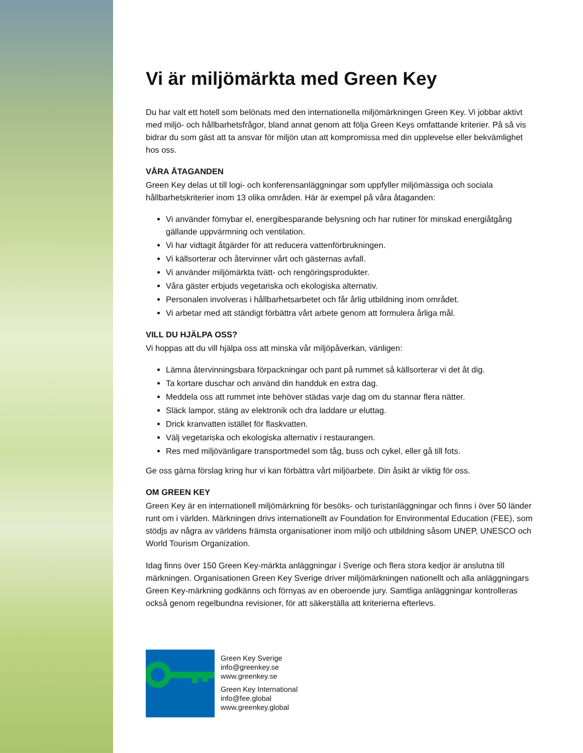Vi är miljömärkta med Green Key
Du har valt ett hotell som belönats med den internationella miljömärkningen Green Key. Vi jobbar aktivt med miljö- och hållbarhetsfrågor, bland annat genom att följa Green Keys omfattande kriterier. På så vis bidrar du som gäst att ta ansvar för miljön utan att kompromissa med din upplevelse eller bekvämlighet hos oss.
VÅRA ÅTAGANDEN
Green Key delas ut till logi- och konferensanläggningar som uppfyller miljömässiga och sociala hållbarhetskriterier inom 13 olika områden. Här är exempel på våra åtaganden:
Vi använder förnybar el, energibesparande belysning och har rutiner för minskad energiåtgång gällande uppvärmning och ventilation.
Vi har vidtagit åtgärder för att reducera vattenförbrukningen.
Vi källsorterar och återvinner vårt och gästernas avfall.
Vi använder miljömärkta tvätt- och rengöringsprodukter.
Våra gäster erbjuds vegetariska och ekologiska alternativ.
Personalen involveras i hållbarhetsarbetet och får årlig utbildning inom området.
Vi arbetar med att ständigt förbättra vårt arbete genom att formulera årliga mål.
VILL DU HJÄLPA OSS?
Vi hoppas att du vill hjälpa oss att minska vår miljöpåverkan, vänligen:
Lämna återvinningsbara förpackningar och pant på rummet så källsorterar vi det åt dig.
Ta kortare duschar och använd din handduk en extra dag.
Meddela oss att rummet inte behöver städas varje dag om du stannar flera nätter.
Släck lampor, stäng av elektronik och dra laddare ur eluttag.
Drick kranvatten istället för flaskvatten.
Välj vegetariska och ekologiska alternativ i restaurangen.
Res med miljövänligare transportmedel som tåg, buss och cykel, eller gå till fots.
Ge oss gärna förslag kring hur vi kan förbättra vårt miljöarbete. Din åsikt är viktig för oss.
OM GREEN KEY
Green Key är en internationell miljömärkning för besöks- och turistanläggningar och finns i över 50 länder runt om i världen. Märkningen drivs internationellt av Foundation for Environmental Education (FEE), som stödjs av några av världens främsta organisationer inom miljö och utbildning såsom UNEP, UNESCO och World Tourism Organization.
Idag finns över 150 Green Key-märkta anläggningar i Sverige och flera stora kedjor är anslutna till märkningen. Organisationen Green Key Sverige driver miljömärkningen nationellt och alla anläggningars Green Key-märkning godkänns och förnyas av en oberoende jury. Samtliga anläggningar kontrolleras också genom regelbundna revisioner, för att säkerställa att kriterierna efterlevs.
Green Key Sverige
info@greenkey.se
www.greenkey.se
Green Key International
info@fee.global
www.greenkey.global